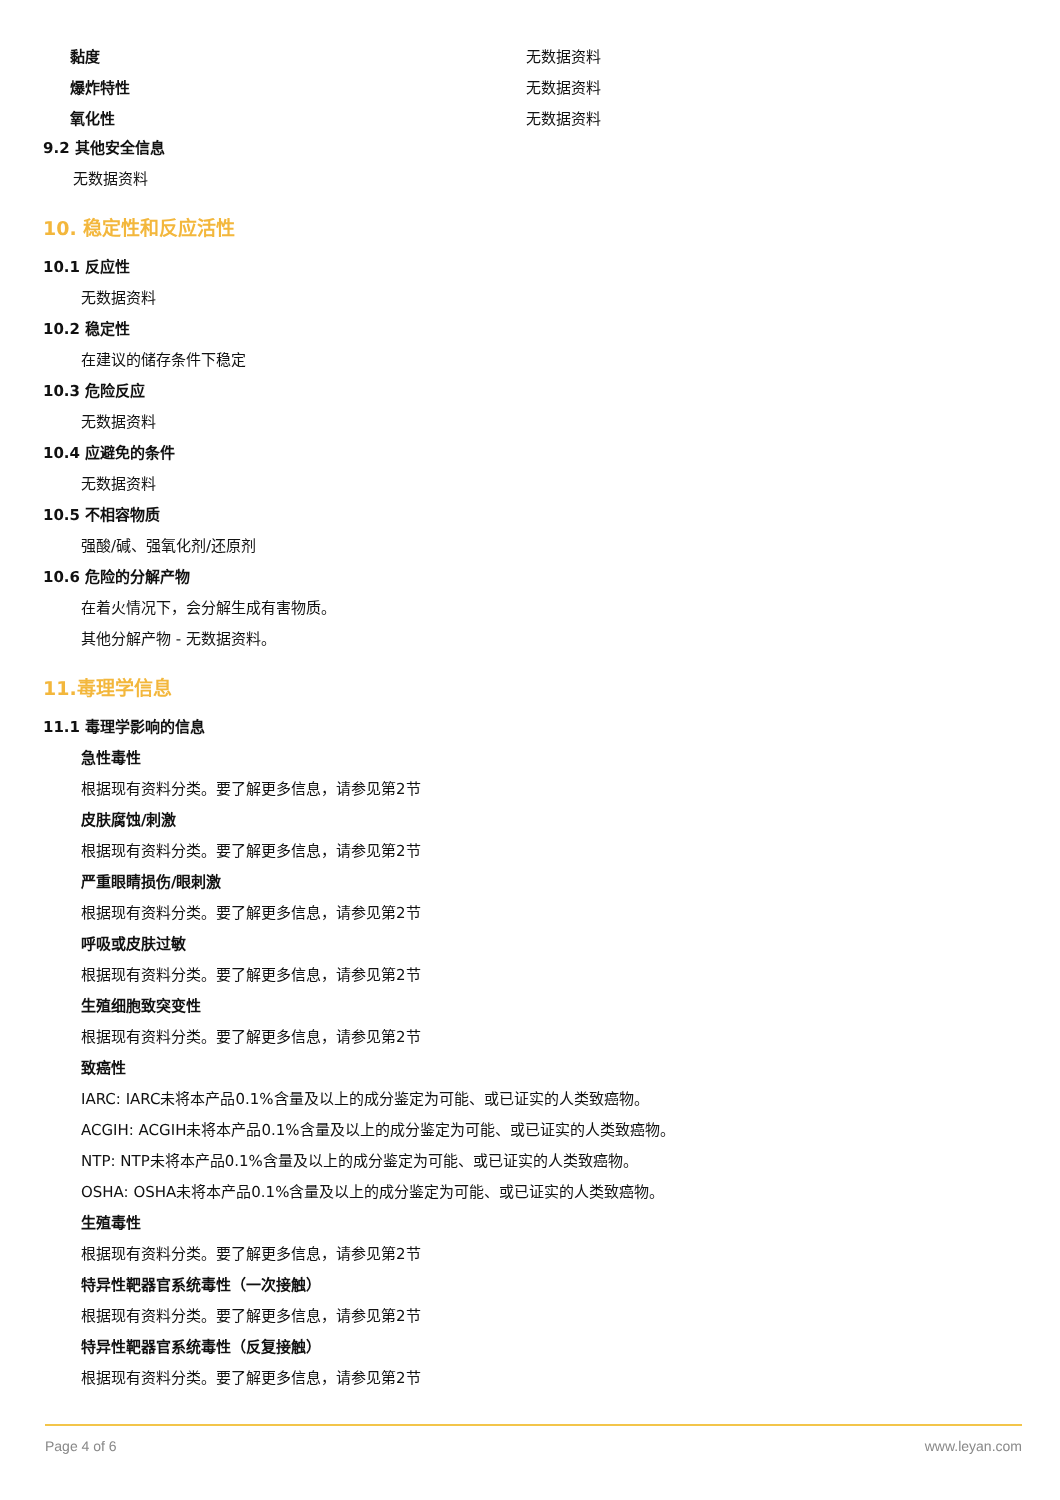黏度 无数据资料
爆炸特性 无数据资料
氧化性 无数据资料
9.2 其他安全信息
无数据资料
10. 稳定性和反应活性
10.1 反应性
无数据资料
10.2 稳定性
在建议的储存条件下稳定
10.3 危险反应
无数据资料
10.4 应避免的条件
无数据资料
10.5 不相容物质
强酸/碱、强氧化剂/还原剂
10.6 危险的分解产物
在着火情况下，会分解生成有害物质。
其他分解产物 - 无数据资料。
11.毒理学信息
11.1 毒理学影响的信息
急性毒性
根据现有资料分类。要了解更多信息，请参见第2节
皮肤腐蚀/刺激
根据现有资料分类。要了解更多信息，请参见第2节
严重眼睛损伤/眼刺激
根据现有资料分类。要了解更多信息，请参见第2节
呼吸或皮肤过敏
根据现有资料分类。要了解更多信息，请参见第2节
生殖细胞致突变性
根据现有资料分类。要了解更多信息，请参见第2节
致癌性
IARC: IARC未将本产品0.1%含量及以上的成分鉴定为可能、或已证实的人类致癌物。
ACGIH: ACGIH未将本产品0.1%含量及以上的成分鉴定为可能、或已证实的人类致癌物。
NTP: NTP未将本产品0.1%含量及以上的成分鉴定为可能、或已证实的人类致癌物。
OSHA: OSHA未将本产品0.1%含量及以上的成分鉴定为可能、或已证实的人类致癌物。
生殖毒性
根据现有资料分类。要了解更多信息，请参见第2节
特异性靶器官系统毒性（一次接触）
根据现有资料分类。要了解更多信息，请参见第2节
特异性靶器官系统毒性（反复接触）
根据现有资料分类。要了解更多信息，请参见第2节
Page 4 of 6 www.leyan.com